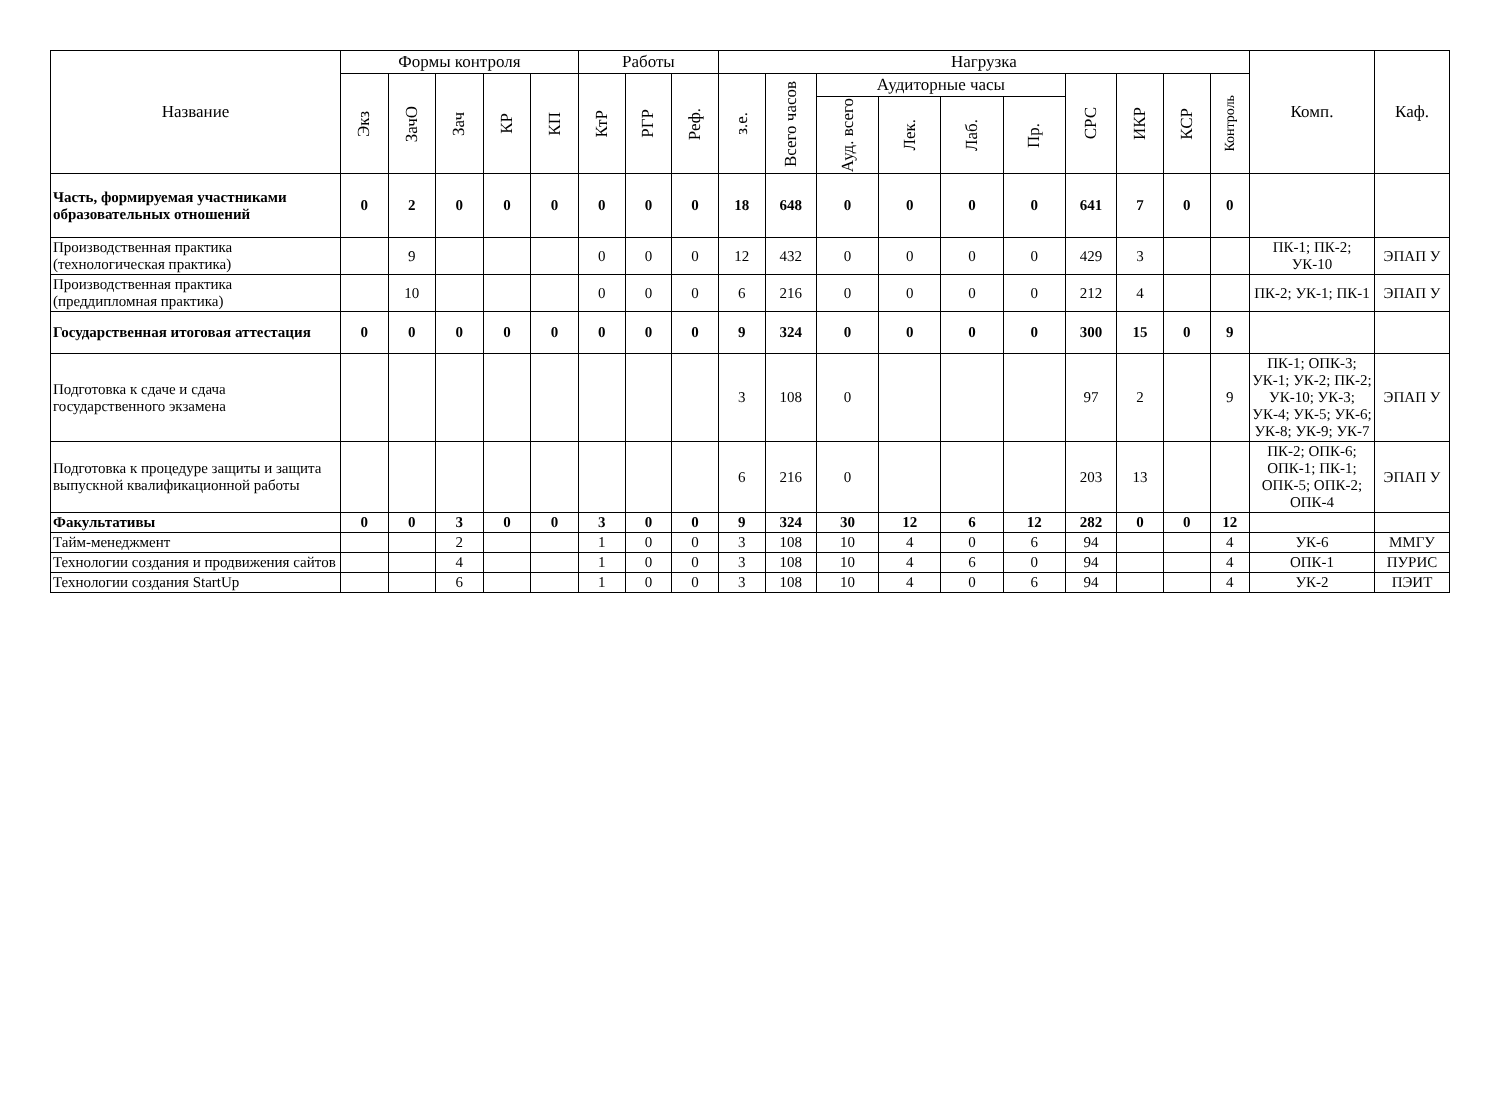| Название | Формы контроля | | | | | Работы | | | Нагрузка | | | | | | | | | | Комп. | Каф. |
| --- | --- | --- | --- | --- | --- | --- | --- | --- | --- | --- | --- | --- | --- | --- | --- | --- | --- | --- | --- | --- |
| | Экз | ЗачО | Зач | КР | КП | КтР | РГР | Реф. | з.е. | Всего часов | Аудиторные часы | | | | СРС | ИКР | КСР | Контроль | | |
| | | | | | | | | | | | Ауд. всего | Лек. | Лаб. | Пр. | | | | | | |
| Часть, формируемая участниками образовательных отношений | 0 | 2 | 0 | 0 | 0 | 0 | 0 | 0 | 18 | 648 | 0 | 0 | 0 | 0 | 641 | 7 | 0 | 0 | | |
| Производственная практика (технологическая практика) | | 9 | | | | 0 | 0 | 0 | 12 | 432 | 0 | 0 | 0 | 0 | 429 | 3 | | | ПК-1; ПК-2; УК-10 | ЭПАП У |
| Производственная практика (преддипломная практика) | | 10 | | | | 0 | 0 | 0 | 6 | 216 | 0 | 0 | 0 | 0 | 212 | 4 | | | ПК-2; УК-1; ПК-1 | ЭПАП У |
| Государственная итоговая аттестация | 0 | 0 | 0 | 0 | 0 | 0 | 0 | 0 | 9 | 324 | 0 | 0 | 0 | 0 | 300 | 15 | 0 | 9 | | |
| Подготовка к сдаче и сдача государственного экзамена | | | | | | | | | 3 | 108 | 0 | | | | 97 | 2 | | 9 | ПК-1; ОПК-3; УК-1; УК-2; ПК-2; УК-10; УК-3; УК-4; УК-5; УК-6; УК-8; УК-9; УК-7 | ЭПАП У |
| Подготовка к процедуре защиты и защита выпускной квалификационной работы | | | | | | | | | 6 | 216 | 0 | | | | 203 | 13 | | | ПК-2; ОПК-6; ОПК-1; ПК-1; ОПК-5; ОПК-2; ОПК-4 | ЭПАП У |
| Факультативы | 0 | 0 | 3 | 0 | 0 | 3 | 0 | 0 | 9 | 324 | 30 | 12 | 6 | 12 | 282 | 0 | 0 | 12 | | |
| Тайм-менеджмент | | | 2 | | | 1 | 0 | 0 | 3 | 108 | 10 | 4 | 0 | 6 | 94 | | | 4 | УК-6 | ММГУ |
| Технологии создания и продвижения сайтов | | | 4 | | | 1 | 0 | 0 | 3 | 108 | 10 | 4 | 6 | 0 | 94 | | | 4 | ОПК-1 | ПУРИС |
| Технологии создания StartUp | | | 6 | | | 1 | 0 | 0 | 3 | 108 | 10 | 4 | 0 | 6 | 94 | | | 4 | УК-2 | ПЭИТ |